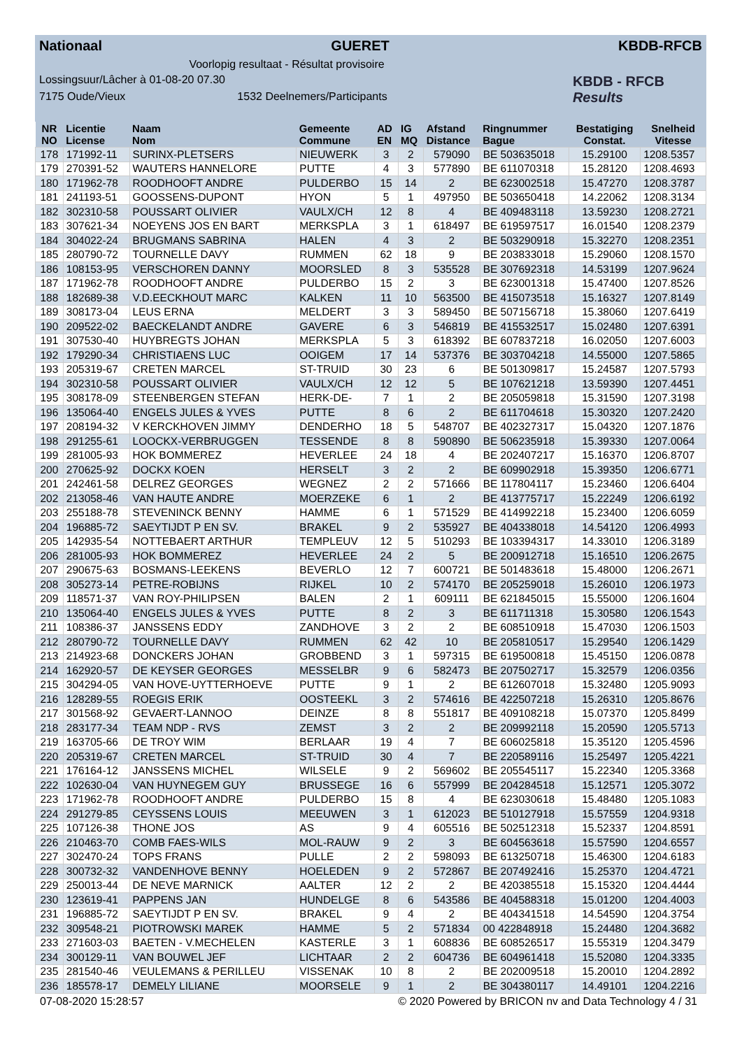Nationaal GUERET KBDB-RFCB
Voorlopig resultaat - Résultat provisoire
Lossingsuur/Lâcher à 01-08-20 07.30
7175 Oude/Vieux 1532 Deelnemers/Participants
KBDB - RFCB
Results
| NR NO | Licentie License | Naam Nom | Gemeente Commune | AD EN | IG MQ | Afstand Distance | Ringnummer Bague | Bestatiging Constat. | Snelheid Vitesse |
| --- | --- | --- | --- | --- | --- | --- | --- | --- | --- |
| 178 | 171992-11 | SURINX-PLETSERS | NIEUWERK | 3 | 2 | 579090 | BE 503635018 | 15.29100 | 1208.5357 |
| 179 | 270391-52 | WAUTERS HANNELORE | PUTTE | 4 | 3 | 577890 | BE 611070318 | 15.28120 | 1208.4693 |
| 180 | 171962-78 | ROODHOOFT ANDRE | PULDERBO | 15 | 14 | 2 | BE 623002518 | 15.47270 | 1208.3787 |
| 181 | 241193-51 | GOOSSENS-DUPONT | HYON | 5 | 1 | 497950 | BE 503650418 | 14.22062 | 1208.3134 |
| 182 | 302310-58 | POUSSART OLIVIER | VAULX/CH | 12 | 8 | 4 | BE 409483118 | 13.59230 | 1208.2721 |
| 183 | 307621-34 | NOEYENS JOS EN BART | MERKSPLA | 3 | 1 | 618497 | BE 619597517 | 16.01540 | 1208.2379 |
| 184 | 304022-24 | BRUGMANS SABRINA | HALEN | 4 | 3 | 2 | BE 503290918 | 15.32270 | 1208.2351 |
| 185 | 280790-72 | TOURNELLE DAVY | RUMMEN | 62 | 18 | 9 | BE 203833018 | 15.29060 | 1208.1570 |
| 186 | 108153-95 | VERSCHOREN DANNY | MOORSLED | 8 | 3 | 535528 | BE 307692318 | 14.53199 | 1207.9624 |
| 187 | 171962-78 | ROODHOOFT ANDRE | PULDERBO | 15 | 2 | 3 | BE 623001318 | 15.47400 | 1207.8526 |
| 188 | 182689-38 | V.D.EECKHOUT MARC | KALKEN | 11 | 10 | 563500 | BE 415073518 | 15.16327 | 1207.8149 |
| 189 | 308173-04 | LEUS ERNA | MELDERT | 3 | 3 | 589450 | BE 507156718 | 15.38060 | 1207.6419 |
| 190 | 209522-02 | BAECKELANDT ANDRE | GAVERE | 6 | 3 | 546819 | BE 415532517 | 15.02480 | 1207.6391 |
| 191 | 307530-40 | HUYBREGTS JOHAN | MERKSPLA | 5 | 3 | 618392 | BE 607837218 | 16.02050 | 1207.6003 |
| 192 | 179290-34 | CHRISTIAENS LUC | OOIGEM | 17 | 14 | 537376 | BE 303704218 | 14.55000 | 1207.5865 |
| 193 | 205319-67 | CRETEN MARCEL | ST-TRUID | 30 | 23 | 6 | BE 501309817 | 15.24587 | 1207.5793 |
| 194 | 302310-58 | POUSSART OLIVIER | VAULX/CH | 12 | 12 | 5 | BE 107621218 | 13.59390 | 1207.4451 |
| 195 | 308178-09 | STEENBERGEN STEFAN | HERK-DE- | 7 | 1 | 2 | BE 205059818 | 15.31590 | 1207.3198 |
| 196 | 135064-40 | ENGELS JULES & YVES | PUTTE | 8 | 6 | 2 | BE 611704618 | 15.30320 | 1207.2420 |
| 197 | 208194-32 | V KERCKHOVEN JIMMY | DENDERHO | 18 | 5 | 548707 | BE 402327317 | 15.04320 | 1207.1876 |
| 198 | 291255-61 | LOOCKX-VERBRUGGEN | TESSENDE | 8 | 8 | 590890 | BE 506235918 | 15.39330 | 1207.0064 |
| 199 | 281005-93 | HOK BOMMEREZ | HEVERLEE | 24 | 18 | 4 | BE 202407217 | 15.16370 | 1206.8707 |
| 200 | 270625-92 | DOCKX KOEN | HERSELT | 3 | 2 | 2 | BE 609902918 | 15.39350 | 1206.6771 |
| 201 | 242461-58 | DELREZ GEORGES | WEGNEZ | 2 | 2 | 571666 | BE 117804117 | 15.23460 | 1206.6404 |
| 202 | 213058-46 | VAN HAUTE ANDRE | MOERZEKE | 6 | 1 | 2 | BE 413775717 | 15.22249 | 1206.6192 |
| 203 | 255188-78 | STEVENINCK BENNY | HAMME | 6 | 1 | 571529 | BE 414992218 | 15.23400 | 1206.6059 |
| 204 | 196885-72 | SAEYTIJDT P EN SV. | BRAKEL | 9 | 2 | 535927 | BE 404338018 | 14.54120 | 1206.4993 |
| 205 | 142935-54 | NOTTEBAERT ARTHUR | TEMPLEUV | 12 | 5 | 510293 | BE 103394317 | 14.33010 | 1206.3189 |
| 206 | 281005-93 | HOK BOMMEREZ | HEVERLEE | 24 | 2 | 5 | BE 200912718 | 15.16510 | 1206.2675 |
| 207 | 290675-63 | BOSMANS-LEEKENS | BEVERLO | 12 | 7 | 600721 | BE 501483618 | 15.48000 | 1206.2671 |
| 208 | 305273-14 | PETRE-ROBIJNS | RIJKEL | 10 | 2 | 574170 | BE 205259018 | 15.26010 | 1206.1973 |
| 209 | 118571-37 | VAN ROY-PHILIPSEN | BALEN | 2 | 1 | 609111 | BE 621845015 | 15.55000 | 1206.1604 |
| 210 | 135064-40 | ENGELS JULES & YVES | PUTTE | 8 | 2 | 3 | BE 611711318 | 15.30580 | 1206.1543 |
| 211 | 108386-37 | JANSSENS EDDY | ZANDHOVE | 3 | 2 | 2 | BE 608510918 | 15.47030 | 1206.1503 |
| 212 | 280790-72 | TOURNELLE DAVY | RUMMEN | 62 | 42 | 10 | BE 205810517 | 15.29540 | 1206.1429 |
| 213 | 214923-68 | DONCKERS JOHAN | GROBBEND | 3 | 1 | 597315 | BE 619500818 | 15.45150 | 1206.0878 |
| 214 | 162920-57 | DE KEYSER GEORGES | MESSELBR | 9 | 6 | 582473 | BE 207502717 | 15.32579 | 1206.0356 |
| 215 | 304294-05 | VAN HOVE-UYTTERHOEVE | PUTTE | 9 | 1 | 2 | BE 612607018 | 15.32480 | 1205.9093 |
| 216 | 128289-55 | ROEGIS ERIK | OOSTEEKL | 3 | 2 | 574616 | BE 422507218 | 15.26310 | 1205.8676 |
| 217 | 301568-92 | GEVAERT-LANNOO | DEINZE | 8 | 8 | 551817 | BE 409108218 | 15.07370 | 1205.8499 |
| 218 | 283177-34 | TEAM NDP - RVS | ZEMST | 3 | 2 | 2 | BE 209992118 | 15.20590 | 1205.5713 |
| 219 | 163705-66 | DE TROY WIM | BERLAAR | 19 | 4 | 7 | BE 606025818 | 15.35120 | 1205.4596 |
| 220 | 205319-67 | CRETEN MARCEL | ST-TRUID | 30 | 4 | 7 | BE 220589116 | 15.25497 | 1205.4221 |
| 221 | 176164-12 | JANSSENS MICHEL | WILSELE | 9 | 2 | 569602 | BE 205545117 | 15.22340 | 1205.3368 |
| 222 | 102630-04 | VAN HUYNEGEM GUY | BRUSSEGE | 16 | 6 | 557999 | BE 204284518 | 15.12571 | 1205.3072 |
| 223 | 171962-78 | ROODHOOFT ANDRE | PULDERBO | 15 | 8 | 4 | BE 623030618 | 15.48480 | 1205.1083 |
| 224 | 291279-85 | CEYSSENS LOUIS | MEEUWEN | 3 | 1 | 612023 | BE 510127918 | 15.57559 | 1204.9318 |
| 225 | 107126-38 | THONE JOS | AS | 9 | 4 | 605516 | BE 502512318 | 15.52337 | 1204.8591 |
| 226 | 210463-70 | COMB FAES-WILS | MOL-RAUW | 9 | 2 | 3 | BE 604563618 | 15.57590 | 1204.6557 |
| 227 | 302470-24 | TOPS FRANS | PULLE | 2 | 2 | 598093 | BE 613250718 | 15.46300 | 1204.6183 |
| 228 | 300732-32 | VANDENHOVE BENNY | HOELEDEN | 9 | 2 | 572867 | BE 207492416 | 15.25370 | 1204.4721 |
| 229 | 250013-44 | DE NEVE MARNICK | AALTER | 12 | 2 | 2 | BE 420385518 | 15.15320 | 1204.4444 |
| 230 | 123619-41 | PAPPENS JAN | HUNDELGE | 8 | 6 | 543586 | BE 404588318 | 15.01200 | 1204.4003 |
| 231 | 196885-72 | SAEYTIJDT P EN SV. | BRAKEL | 9 | 4 | 2 | BE 404341518 | 14.54590 | 1204.3754 |
| 232 | 309548-21 | PIOTROWSKI MAREK | HAMME | 5 | 2 | 571834 | 00 422848918 | 15.24480 | 1204.3682 |
| 233 | 271603-03 | BAETEN - V.MECHELEN | KASTERLE | 3 | 1 | 608836 | BE 608526517 | 15.55319 | 1204.3479 |
| 234 | 300129-11 | VAN BOUWEL JEF | LICHTAAR | 2 | 2 | 604736 | BE 604961418 | 15.52080 | 1204.3335 |
| 235 | 281540-46 | VEULEMANS & PERILLEU | VISSENAK | 10 | 8 | 2 | BE 202009518 | 15.20010 | 1204.2892 |
| 236 | 185578-17 | DEMELY LILIANE | MOORSELE | 9 | 1 | 2 | BE 304380117 | 14.49101 | 1204.2216 |
07-08-2020 15:28:57 © 2020 Powered by BRICON nv and Data Technology 4 / 31